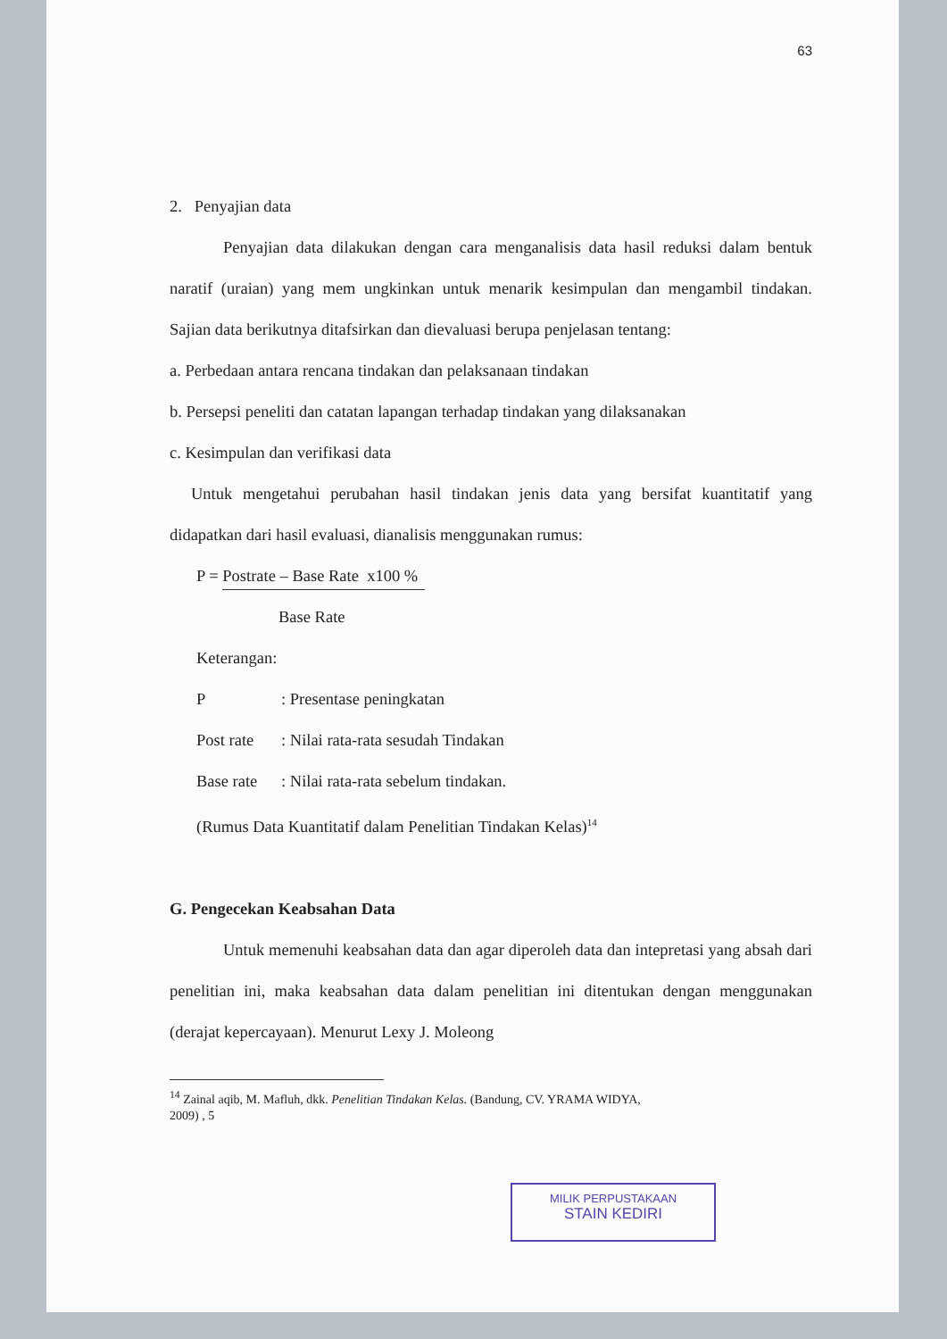63
2. Penyajian data
Penyajian data dilakukan dengan cara menganalisis data hasil reduksi dalam bentuk naratif (uraian) yang mem ungkinkan untuk menarik kesimpulan dan mengambil tindakan. Sajian data berikutnya ditafsirkan dan dievaluasi berupa penjelasan tentang:
a. Perbedaan antara rencana tindakan dan pelaksanaan tindakan
b. Persepsi peneliti dan catatan lapangan terhadap tindakan yang dilaksanakan
c. Kesimpulan dan verifikasi data
Untuk mengetahui perubahan hasil tindakan jenis data yang bersifat kuantitatif yang didapatkan dari hasil evaluasi, dianalisis menggunakan rumus:
P = Postrate – Base Rate x100 %
Base Rate
Keterangan:
P: Presentase peningkatan
Post rate: Nilai rata-rata sesudah Tindakan
Base rate: Nilai rata-rata sebelum tindakan.
(Rumus Data Kuantitatif dalam Penelitian Tindakan Kelas)<sup>14</sup>
G. Pengecekan Keabsahan Data
Untuk memenuhi keabsahan data dan agar diperoleh data dan intepretasi yang absah dari penelitian ini, maka keabsahan data dalam penelitian ini ditentukan dengan menggunakan (derajat kepercayaan). Menurut Lexy J. Moleong
<sup>14</sup> Zainal aqib, M. Mafluh, dkk. Penelitian Tindakan Kelas. (Bandung, CV. YRAMA WIDYA,
2009) , 5
MILIK PERPUSTAKAAN
STAIN KEDIRI